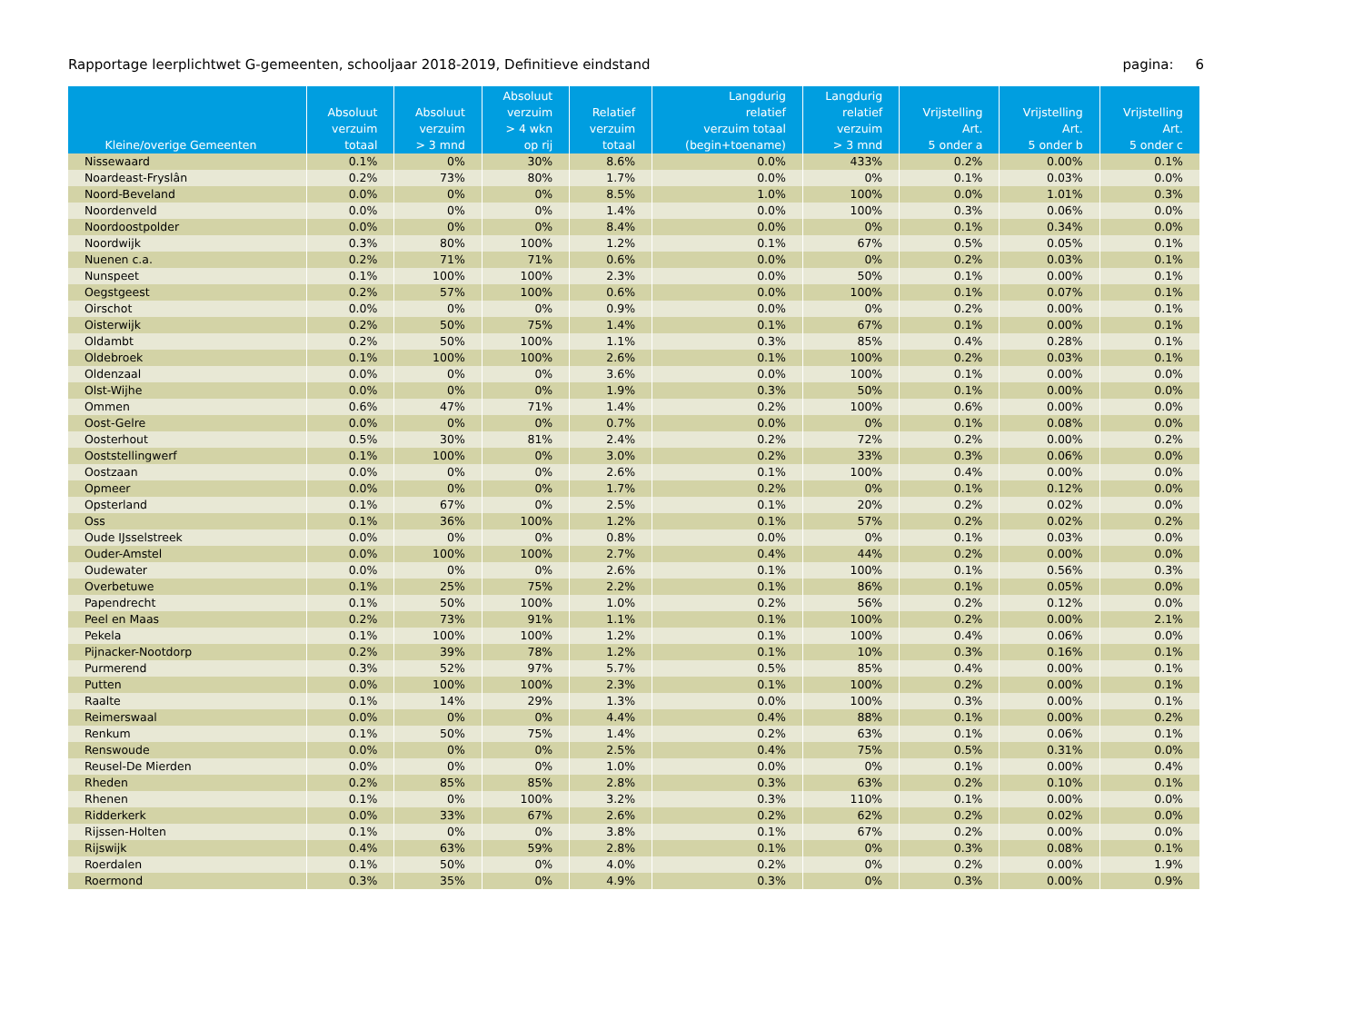Rapportage leerplichtwet G-gemeenten, schooljaar 2018-2019, Definitieve eindstand pagina: 6
| Kleine/overige Gemeenten | Absoluut verzuim totaal | Absoluut verzuim > 3 mnd | Absoluut verzuim > 4 wkn op rij | Relatief verzuim totaal | Langdurig relatief verzuim totaal (begin+toename) | Langdurig relatief verzuim > 3 mnd | Vrijstelling Art. 5 onder a | Vrijstelling Art. 5 onder b | Vrijstelling Art. 5 onder c |
| --- | --- | --- | --- | --- | --- | --- | --- | --- | --- |
| Nissewaard | 0.1% | 0% | 30% | 8.6% | 0.0% | 433% | 0.2% | 0.00% | 0.1% |
| Noardeast-Fryslân | 0.2% | 73% | 80% | 1.7% | 0.0% | 0% | 0.1% | 0.03% | 0.0% |
| Noord-Beveland | 0.0% | 0% | 0% | 8.5% | 1.0% | 100% | 0.0% | 1.01% | 0.3% |
| Noordenveld | 0.0% | 0% | 0% | 1.4% | 0.0% | 100% | 0.3% | 0.06% | 0.0% |
| Noordoostpolder | 0.0% | 0% | 0% | 8.4% | 0.0% | 0% | 0.1% | 0.34% | 0.0% |
| Noordwijk | 0.3% | 80% | 100% | 1.2% | 0.1% | 67% | 0.5% | 0.05% | 0.1% |
| Nuenen c.a. | 0.2% | 71% | 71% | 0.6% | 0.0% | 0% | 0.2% | 0.03% | 0.1% |
| Nunspeet | 0.1% | 100% | 100% | 2.3% | 0.0% | 50% | 0.1% | 0.00% | 0.1% |
| Oegstgeest | 0.2% | 57% | 100% | 0.6% | 0.0% | 100% | 0.1% | 0.07% | 0.1% |
| Oirschot | 0.0% | 0% | 0% | 0.9% | 0.0% | 0% | 0.2% | 0.00% | 0.1% |
| Oisterwijk | 0.2% | 50% | 75% | 1.4% | 0.1% | 67% | 0.1% | 0.00% | 0.1% |
| Oldambt | 0.2% | 50% | 100% | 1.1% | 0.3% | 85% | 0.4% | 0.28% | 0.1% |
| Oldebroek | 0.1% | 100% | 100% | 2.6% | 0.1% | 100% | 0.2% | 0.03% | 0.1% |
| Oldenzaal | 0.0% | 0% | 0% | 3.6% | 0.0% | 100% | 0.1% | 0.00% | 0.0% |
| Olst-Wijhe | 0.0% | 0% | 0% | 1.9% | 0.3% | 50% | 0.1% | 0.00% | 0.0% |
| Ommen | 0.6% | 47% | 71% | 1.4% | 0.2% | 100% | 0.6% | 0.00% | 0.0% |
| Oost-Gelre | 0.0% | 0% | 0% | 0.7% | 0.0% | 0% | 0.1% | 0.08% | 0.0% |
| Oosterhout | 0.5% | 30% | 81% | 2.4% | 0.2% | 72% | 0.2% | 0.00% | 0.2% |
| Ooststellingwerf | 0.1% | 100% | 0% | 3.0% | 0.2% | 33% | 0.3% | 0.06% | 0.0% |
| Oostzaan | 0.0% | 0% | 0% | 2.6% | 0.1% | 100% | 0.4% | 0.00% | 0.0% |
| Opmeer | 0.0% | 0% | 0% | 1.7% | 0.2% | 0% | 0.1% | 0.12% | 0.0% |
| Opsterland | 0.1% | 67% | 0% | 2.5% | 0.1% | 20% | 0.2% | 0.02% | 0.0% |
| Oss | 0.1% | 36% | 100% | 1.2% | 0.1% | 57% | 0.2% | 0.02% | 0.2% |
| Oude IJsselstreek | 0.0% | 0% | 0% | 0.8% | 0.0% | 0% | 0.1% | 0.03% | 0.0% |
| Ouder-Amstel | 0.0% | 100% | 100% | 2.7% | 0.4% | 44% | 0.2% | 0.00% | 0.0% |
| Oudewater | 0.0% | 0% | 0% | 2.6% | 0.1% | 100% | 0.1% | 0.56% | 0.3% |
| Overbetuwe | 0.1% | 25% | 75% | 2.2% | 0.1% | 86% | 0.1% | 0.05% | 0.0% |
| Papendrecht | 0.1% | 50% | 100% | 1.0% | 0.2% | 56% | 0.2% | 0.12% | 0.0% |
| Peel en Maas | 0.2% | 73% | 91% | 1.1% | 0.1% | 100% | 0.2% | 0.00% | 2.1% |
| Pekela | 0.1% | 100% | 100% | 1.2% | 0.1% | 100% | 0.4% | 0.06% | 0.0% |
| Pijnacker-Nootdorp | 0.2% | 39% | 78% | 1.2% | 0.1% | 10% | 0.3% | 0.16% | 0.1% |
| Purmerend | 0.3% | 52% | 97% | 5.7% | 0.5% | 85% | 0.4% | 0.00% | 0.1% |
| Putten | 0.0% | 100% | 100% | 2.3% | 0.1% | 100% | 0.2% | 0.00% | 0.1% |
| Raalte | 0.1% | 14% | 29% | 1.3% | 0.0% | 100% | 0.3% | 0.00% | 0.1% |
| Reimerswaal | 0.0% | 0% | 0% | 4.4% | 0.4% | 88% | 0.1% | 0.00% | 0.2% |
| Renkum | 0.1% | 50% | 75% | 1.4% | 0.2% | 63% | 0.1% | 0.06% | 0.1% |
| Renswoude | 0.0% | 0% | 0% | 2.5% | 0.4% | 75% | 0.5% | 0.31% | 0.0% |
| Reusel-De Mierden | 0.0% | 0% | 0% | 1.0% | 0.0% | 0% | 0.1% | 0.00% | 0.4% |
| Rheden | 0.2% | 85% | 85% | 2.8% | 0.3% | 63% | 0.2% | 0.10% | 0.1% |
| Rhenen | 0.1% | 0% | 100% | 3.2% | 0.3% | 110% | 0.1% | 0.00% | 0.0% |
| Ridderkerk | 0.0% | 33% | 67% | 2.6% | 0.2% | 62% | 0.2% | 0.02% | 0.0% |
| Rijssen-Holten | 0.1% | 0% | 0% | 3.8% | 0.1% | 67% | 0.2% | 0.00% | 0.0% |
| Rijswijk | 0.4% | 63% | 59% | 2.8% | 0.1% | 0% | 0.3% | 0.08% | 0.1% |
| Roerdalen | 0.1% | 50% | 0% | 4.0% | 0.2% | 0% | 0.2% | 0.00% | 1.9% |
| Roermond | 0.3% | 35% | 0% | 4.9% | 0.3% | 0% | 0.3% | 0.00% | 0.9% |